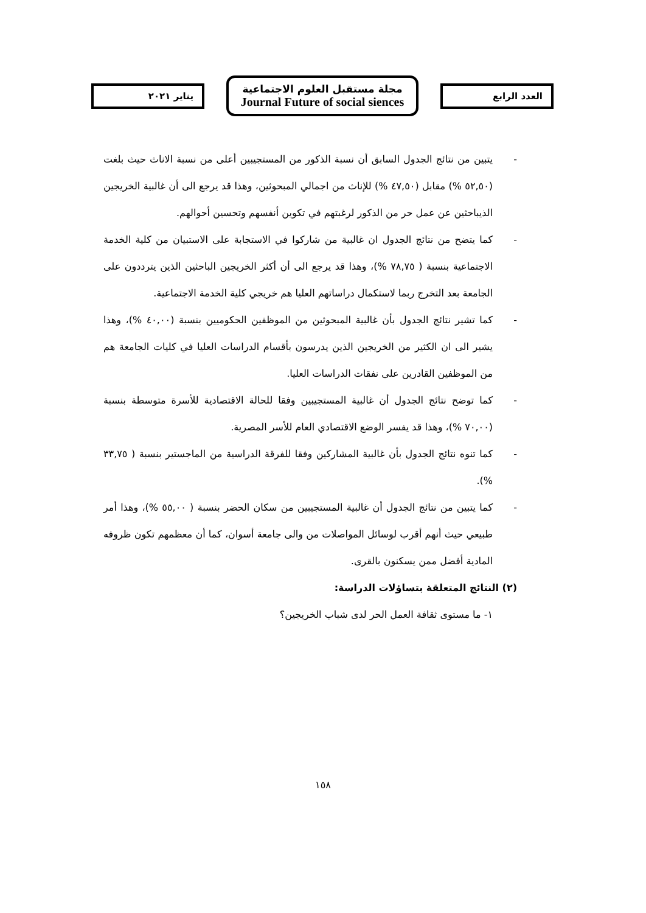العدد الرابع
مجلة مستقبل العلوم الاجتماعية
Journal Future of social siences
يناير ٢٠٢١
- يتبين من نتائج الجدول السابق أن نسبة الذكور من المستجيبين أعلى من نسبة الاناث حيث بلغت (٥٢,٥٠ %) مقابل (٤٧,٥٠ %) للإناث من اجمالي المبحوثين، وهذا قد يرجع الى أن غالبية الخريجين الذيباحثين عن عمل حر من الذكور لرغبتهم في تكوين أنفسهم وتحسين أحوالهم.
- كما يتضح من نتائج الجدول ان غالبية من شاركوا في الاستجابة على الاستبيان من كلية الخدمة الاجتماعية بنسبة ( ٧٨,٧٥ %)، وهذا قد يرجع الى أن أكثر الخريجين الباحثين الذين يترددون على الجامعة بعد التخرج ربما لاستكمال دراساتهم العليا هم خريجي كلية الخدمة الاجتماعية.
- كما تشير نتائج الجدول بأن غالبية المبحوثين من الموظفين الحكوميين بنسبة (٤٠,٠٠ %)، وهذا يشير الى ان الكثير من الخريجين الذين يدرسون بأقسام الدراسات العليا في كليات الجامعة هم من الموظفين القادرين على نفقات الدراسات العليا.
- كما توضح نتائج الجدول أن غالبية المستجيبين وفقا للحالة الاقتصادية للأسرة متوسطة بنسبة (٧٠,٠٠ %)، وهذا قد يفسر الوضع الاقتصادي العام للأسر المصرية.
- كما تنوه نتائج الجدول بأن غالبية المشاركين وفقا للفرقة الدراسية من الماجستير بنسبة ( ٣٣,٧٥ %).
- كما يتبين من نتائج الجدول أن غالبية المستجيبين من سكان الحضر بنسبة ( ٥٥,٠٠ %)، وهذا أمر طبيعي حيث أنهم أقرب لوسائل المواصلات من والى جامعة أسوان، كما أن معظمهم تكون ظروفه المادية أفضل ممن يسكنون بالقرى.
(٢) النتائج المتعلقة بتساؤلات الدراسة:
١- ما مستوى ثقافة العمل الحر لدى شباب الخريجين؟
١٥٨